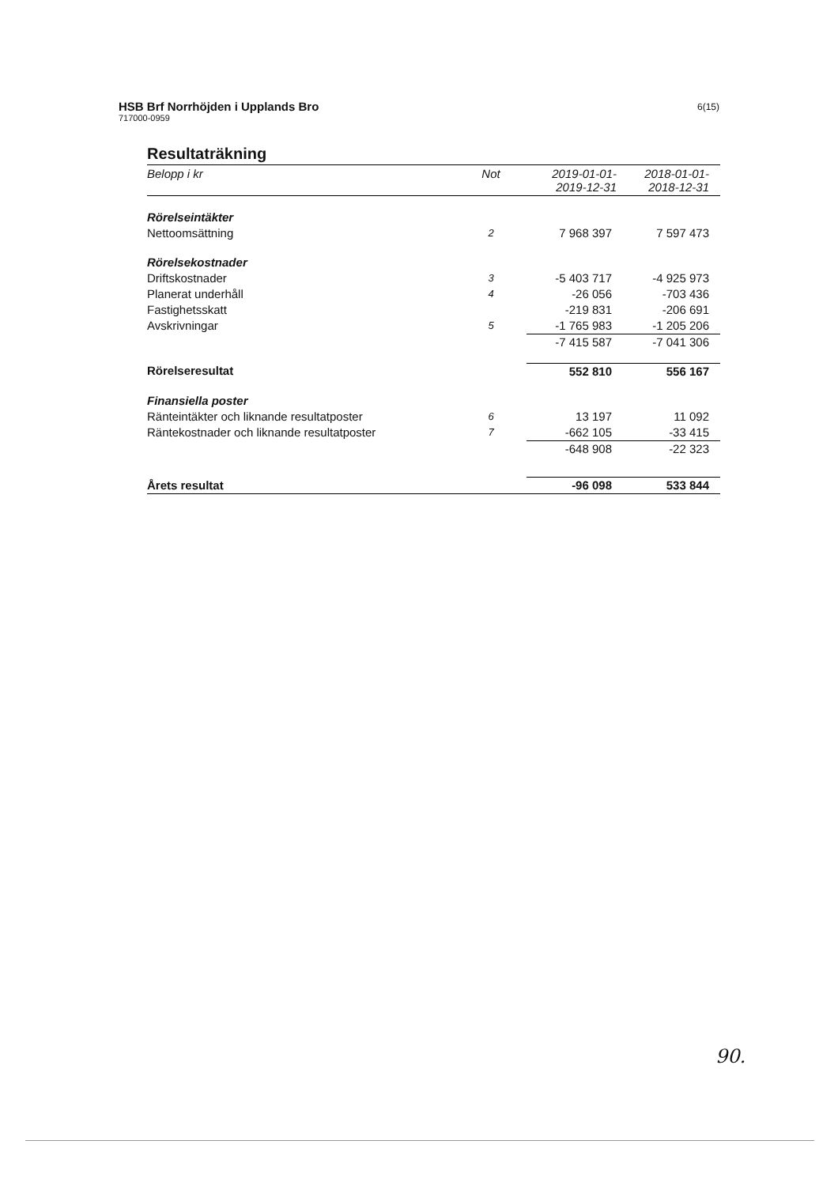HSB Brf Norrhöjden i Upplands Bro
717000-0959
6(15)
Resultaträkning
| Belopp i kr | Not | 2019-01-01- 2019-12-31 | 2018-01-01- 2018-12-31 |
| --- | --- | --- | --- |
| Rörelseintäkter | | | |
| Nettoomsättning | 2 | 7 968 397 | 7 597 473 |
| Rörelsekostnader | | | |
| Driftskostnader | 3 | -5 403 717 | -4 925 973 |
| Planerat underhåll | 4 | -26 056 | -703 436 |
| Fastighetsskatt | | -219 831 | -206 691 |
| Avskrivningar | 5 | -1 765 983 | -1 205 206 |
| | | -7 415 587 | -7 041 306 |
| Rörelseresultat | | 552 810 | 556 167 |
| Finansiella poster | | | |
| Ränteintäkter och liknande resultatposter | 6 | 13 197 | 11 092 |
| Räntekostnader och liknande resultatposter | 7 | -662 105 | -33 415 |
| | | -648 908 | -22 323 |
| Årets resultat | | -96 098 | 533 844 |
90.